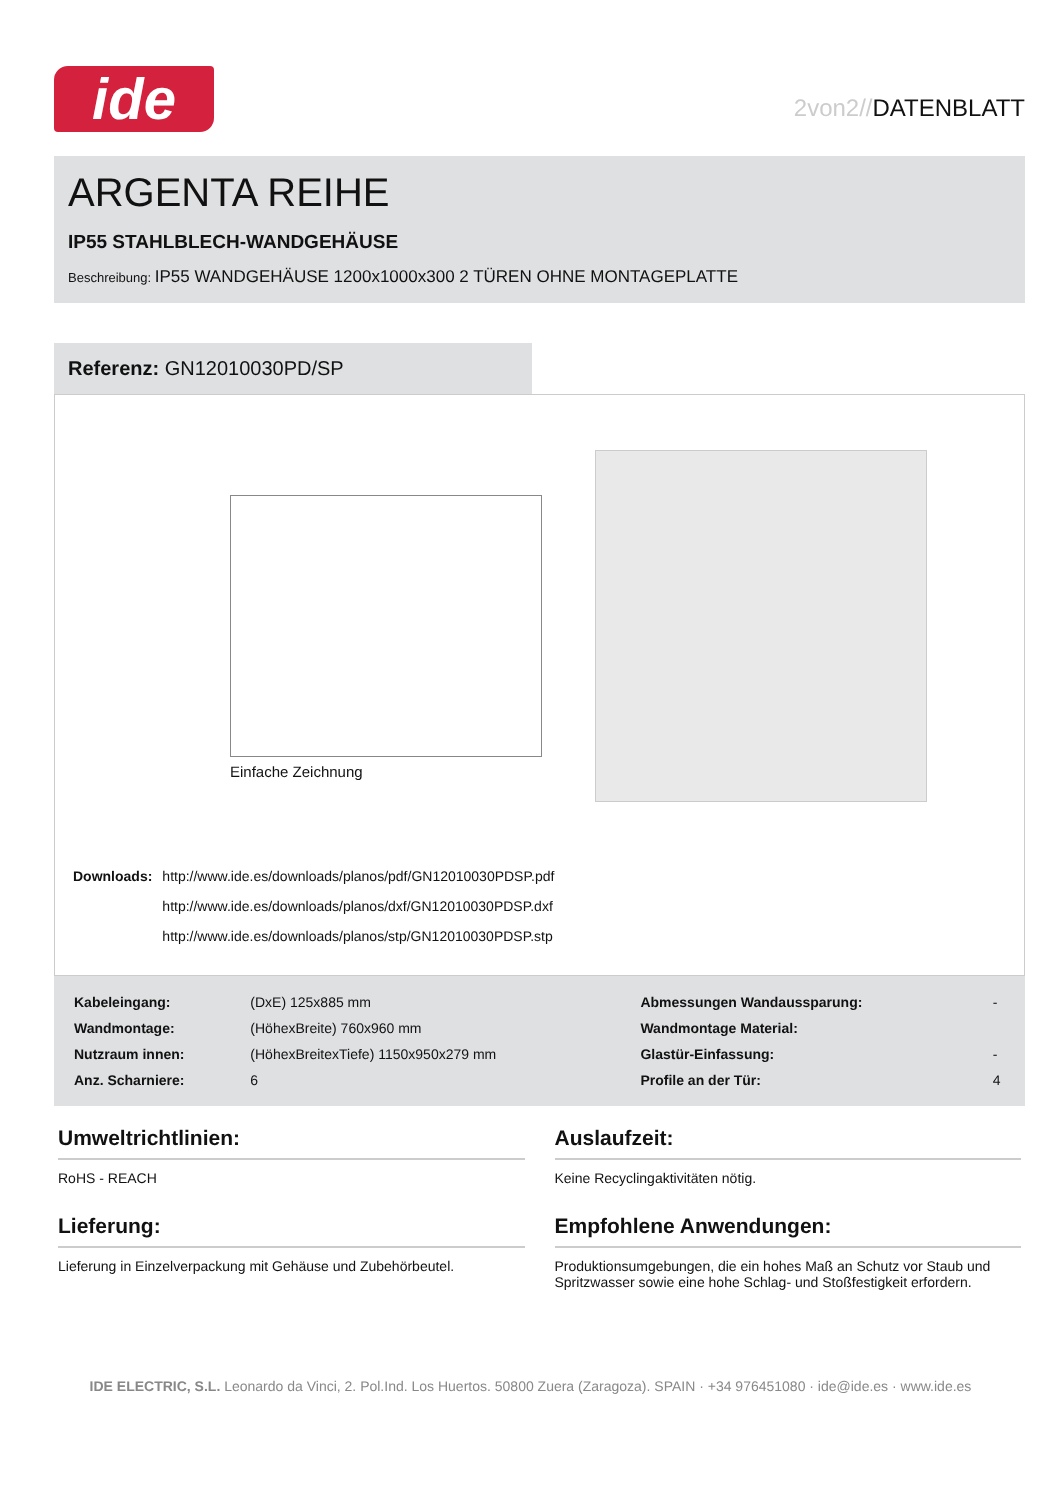ide
2von2//DATENBLATT
ARGENTA REIHE
IP55 STAHLBLECH-WANDGEHÄUSE
Beschreibung: IP55 WANDGEHÄUSE 1200x1000x300 2 TÜREN OHNE MONTAGEPLATTE
Referenz: GN12010030PD/SP
Einfache Zeichnung
| Downloads: | http://www.ide.es/downloads/planos/pdf/GN12010030PDSP.pdf |
| | http://www.ide.es/downloads/planos/dxf/GN12010030PDSP.dxf |
| | http://www.ide.es/downloads/planos/stp/GN12010030PDSP.stp |
| Kabeleingang: | (DxE) 125x885 mm | Abmessungen Wandaussparung: | - |
| Wandmontage: | (HöhexBreite) 760x960 mm | Wandmontage Material: | |
| Nutzraum innen: | (HöhexBreitexTiefe) 1150x950x279 mm | Glastür-Einfassung: | - |
| Anz. Scharniere: | 6 | Profile an der Tür: | 4 |
Umweltrichtlinien:
RoHS - REACH
Lieferung:
Lieferung in Einzelverpackung mit Gehäuse und Zubehörbeutel.
Auslaufzeit:
Keine Recyclingaktivitäten nötig.
Empfohlene Anwendungen:
Produktionsumgebungen, die ein hohes Maß an Schutz vor Staub und Spritzwasser sowie eine hohe Schlag- und Stoßfestigkeit erfordern.
IDE ELECTRIC, S.L. Leonardo da Vinci, 2. Pol.Ind. Los Huertos. 50800 Zuera (Zaragoza). SPAIN · +34 976451080 · ide@ide.es · www.ide.es